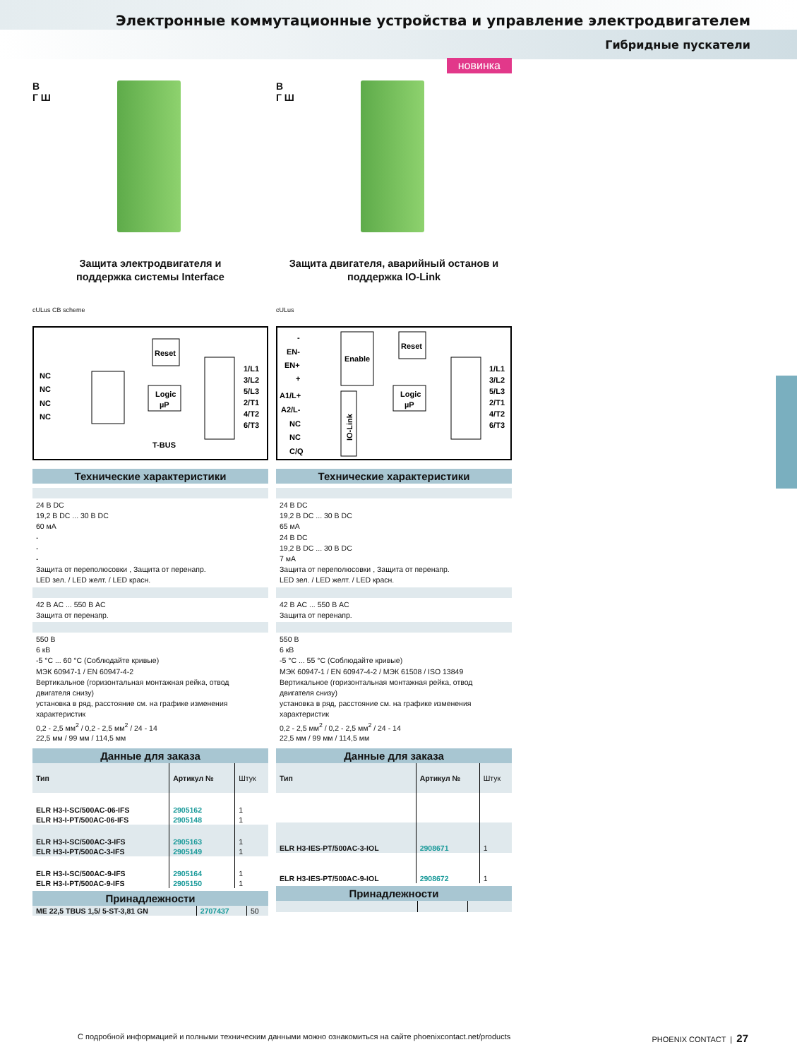Электронные коммутационные устройства и управление электродвигателем
Гибридные пускатели
В
Г Ш
Защита электродвигателя и
поддержка системы Interface
cULus CB scheme
Reset
Logic
µP
NC
NC
NC
NC
T-BUS
1/L1
3/L2
5/L3
2/T1
4/T2
6/T3
Технические характеристики
24 В DC
19,2 В DC ... 30 В DC
60 мА
-
-
-
Защита от переполюсовки , Защита от перенапр.
LED зел. / LED желт. / LED красн.
42 В AC ... 550 В AC
Защита от перенапр.
550 В
6 кВ
-5 °C ... 60 °C (Соблюдайте кривые)
МЭК 60947-1 / EN 60947-4-2
Вертикальное (горизонтальная монтажная рейка, отвод двигателя снизу)
установка в ряд, расстояние см. на графике изменения характеристик
0,2 - 2,5 мм<sup>2</sup> / 0,2 - 2,5 мм<sup>2</sup> / 24 - 14
22,5 мм / 99 мм / 114,5 мм
Данные для заказа
| Тип | Артикул № | Штук |
| --- | --- | --- |
| ELR H3-I-SC/500AC-06-IFS | 2905162 | 1 |
| ELR H3-I-PT/500AC-06-IFS | 2905148 | 1 |
| ELR H3-I-SC/500AC-3-IFS | 2905163 | 1 |
| ELR H3-I-PT/500AC-3-IFS | 2905149 | 1 |
| ELR H3-I-SC/500AC-9-IFS | 2905164 | 1 |
| ELR H3-I-PT/500AC-9-IFS | 2905150 | 1 |
Принадлежности
| ME 22,5 TBUS 1,5/ 5-ST-3,81 GN | 2707437 | 50 |
новинка
В
Г Ш
Защита двигателя, аварийный останов и
поддержка IO-Link
cULus
-
EN-
EN+
+
A1/L+
A2/L-
NC
NC
C/Q
Enable
Reset
Logic
µP
IO-Link
1/L1
3/L2
5/L3
2/T1
4/T2
6/T3
Технические характеристики
24 В DC
19,2 В DC ... 30 В DC
65 мА
24 В DC
19,2 В DC ... 30 В DC
7 мА
Защита от переполюсовки , Защита от перенапр.
LED зел. / LED желт. / LED красн.
42 В AC ... 550 В AC
Защита от перенапр.
550 В
6 кВ
-5 °C ... 55 °C (Соблюдайте кривые)
МЭК 60947-1 / EN 60947-4-2 / МЭК 61508 / ISO 13849
Вертикальное (горизонтальная монтажная рейка, отвод двигателя снизу)
установка в ряд, расстояние см. на графике изменения характеристик
0,2 - 2,5 мм<sup>2</sup> / 0,2 - 2,5 мм<sup>2</sup> / 24 - 14
22,5 мм / 99 мм / 114,5 мм
Данные для заказа
| Тип | Артикул № | Штук |
| --- | --- | --- |
| ELR H3-IES-PT/500AC-3-IOL | 2908671 | 1 |
| ELR H3-IES-PT/500AC-9-IOL | 2908672 | 1 |
Принадлежности
С подробной информацией и полными техническим данными можно ознакомиться на сайте phoenixcontact.net/products PHOENIX CONTACT | 27